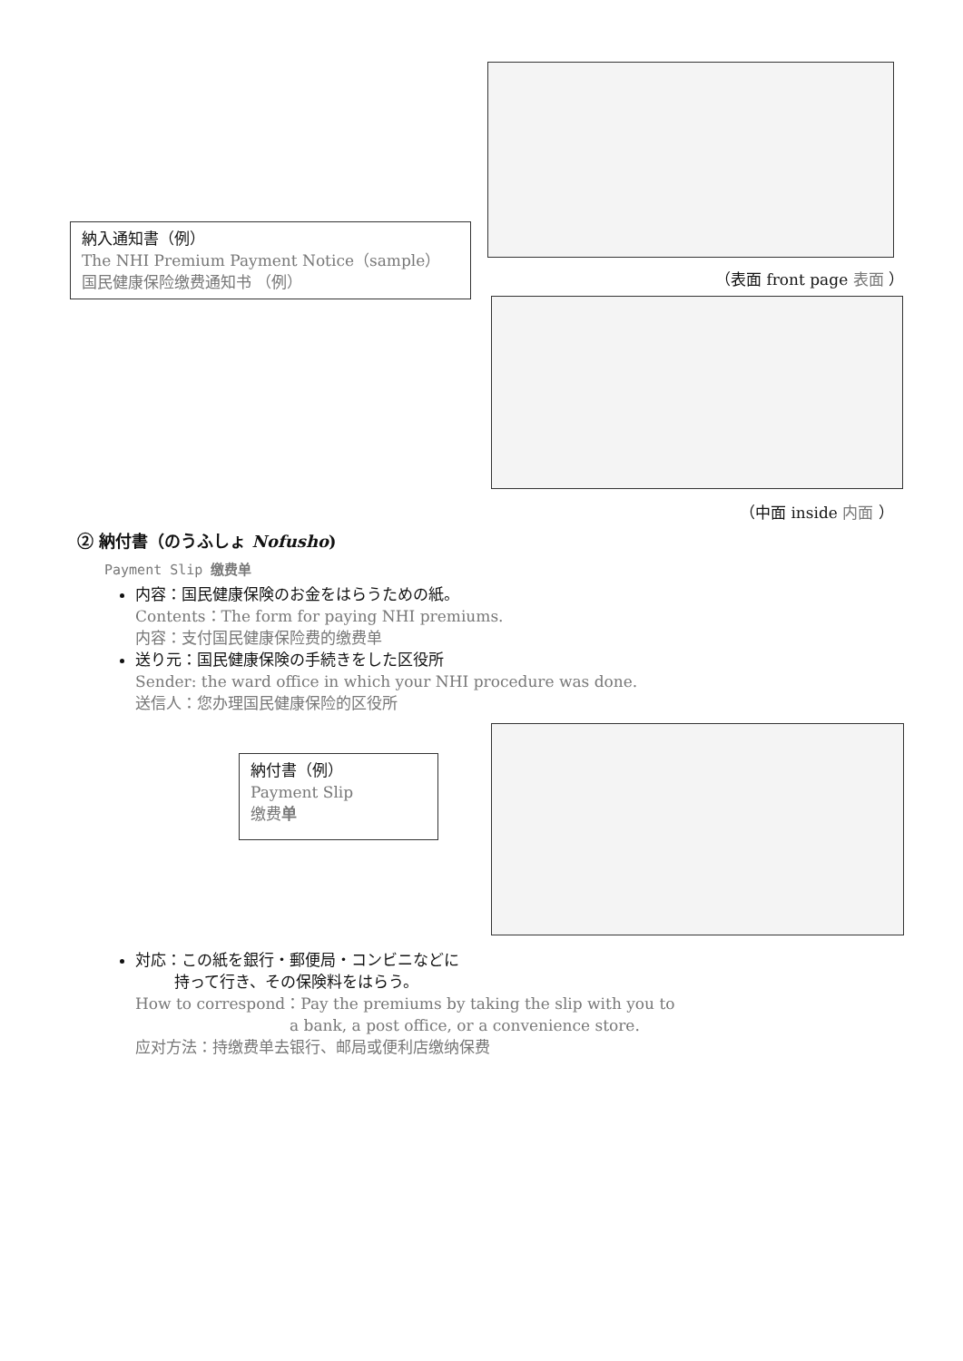納入通知書（例）
The NHI Premium Payment Notice（sample）
国民健康保险缴费通知书 （例）
（表面 front page 表面 ）
（中面 inside 内面 ）
② 納付書（のうふしょ Nofusho)
Payment Slip 缴费单
内容：国民健康保険のお金をはらうための紙。
Contents：The form for paying NHI premiums.
内容：支付国民健康保险费的缴费单
送り元：国民健康保険の手続きをした区役所
Sender: the ward office in which your NHI procedure was done.
送信人：您办理国民健康保险的区役所
納付書（例）
Payment Slip
缴费单
対応：この紙を銀行・郵便局・コンビニなどに
   持って行き、その保険料をはらう。
How to correspond：Pay the premiums by taking the slip with you to
          a bank, a post office, or a convenience store.
应对方法：持缴费单去银行、邮局或便利店缴纳保费